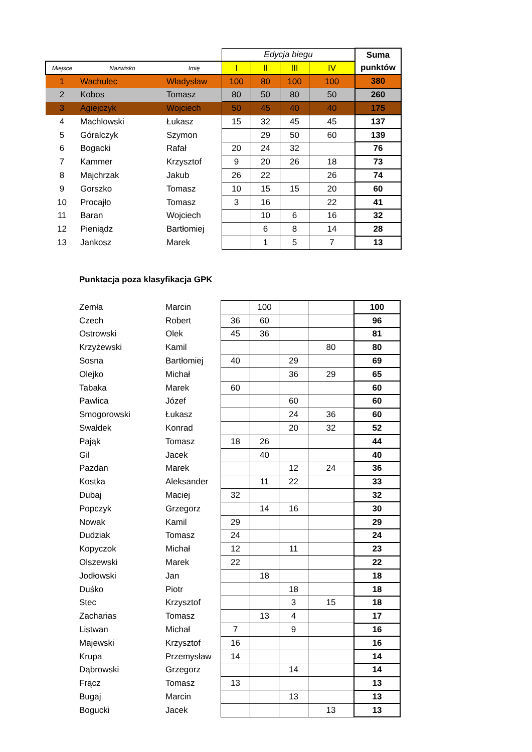| | | | Edycja biegu | | | | Suma |
| --- | --- | --- | --- | --- | --- | --- | --- |
| Miejsce | Nazwisko | Imię | I | II | III | IV | punktów |
| 1 | Wachulec | Władysław | 100 | 80 | 100 | 100 | 380 |
| 2 | Kobos | Tomasz | 80 | 50 | 80 | 50 | 260 |
| 3 | Agiejczyk | Wojciech | 50 | 45 | 40 | 40 | 175 |
| 4 | Machlowski | Łukasz | 15 | 32 | 45 | 45 | 137 |
| 5 | Góralczyk | Szymon | | 29 | 50 | 60 | 139 |
| 6 | Bogacki | Rafał | 20 | 24 | 32 | | 76 |
| 7 | Kammer | Krzysztof | 9 | 20 | 26 | 18 | 73 |
| 8 | Majchrzak | Jakub | 26 | 22 | | 26 | 74 |
| 9 | Gorszko | Tomasz | 10 | 15 | 15 | 20 | 60 |
| 10 | Procajło | Tomasz | 3 | 16 | | 22 | 41 |
| 11 | Baran | Wojciech | | 10 | 6 | 16 | 32 |
| 12 | Pieniądz | Bartłomiej | | 6 | 8 | 14 | 28 |
| 13 | Jankosz | Marek | | 1 | 5 | 7 | 13 |
Punktacja poza klasyfikacja GPK
| | Zemła | Marcin | | 100 | | | 100 |
| | Czech | Robert | 36 | 60 | | | 96 |
| | Ostrowski | Olek | 45 | 36 | | | 81 |
| | Krzyżewski | Kamil | | | | 80 | 80 |
| | Sosna | Bartłomiej | 40 | | 29 | | 69 |
| | Olejko | Michał | | | 36 | 29 | 65 |
| | Tabaka | Marek | 60 | | | | 60 |
| | Pawlica | Józef | | | 60 | | 60 |
| | Smogorowski | Łukasz | | | 24 | 36 | 60 |
| | Swałdek | Konrad | | | 20 | 32 | 52 |
| | Pająk | Tomasz | 18 | 26 | | | 44 |
| | Gil | Jacek | | 40 | | | 40 |
| | Pazdan | Marek | | | 12 | 24 | 36 |
| | Kostka | Aleksander | | 11 | 22 | | 33 |
| | Dubaj | Maciej | 32 | | | | 32 |
| | Popczyk | Grzegorz | | 14 | 16 | | 30 |
| | Nowak | Kamil | 29 | | | | 29 |
| | Dudziak | Tomasz | 24 | | | | 24 |
| | Kopyczok | Michał | 12 | | 11 | | 23 |
| | Olszewski | Marek | 22 | | | | 22 |
| | Jodłowski | Jan | | 18 | | | 18 |
| | Duśko | Piotr | | | 18 | | 18 |
| | Stec | Krzysztof | | | 3 | 15 | 18 |
| | Zacharias | Tomasz | | 13 | 4 | | 17 |
| | Listwan | Michał | 7 | | 9 | | 16 |
| | Majewski | Krzysztof | 16 | | | | 16 |
| | Krupa | Przemysław | 14 | | | | 14 |
| | Dąbrowski | Grzegorz | | | 14 | | 14 |
| | Frącz | Tomasz | 13 | | | | 13 |
| | Bugaj | Marcin | | | 13 | | 13 |
| | Bogucki | Jacek | | | | 13 | 13 |